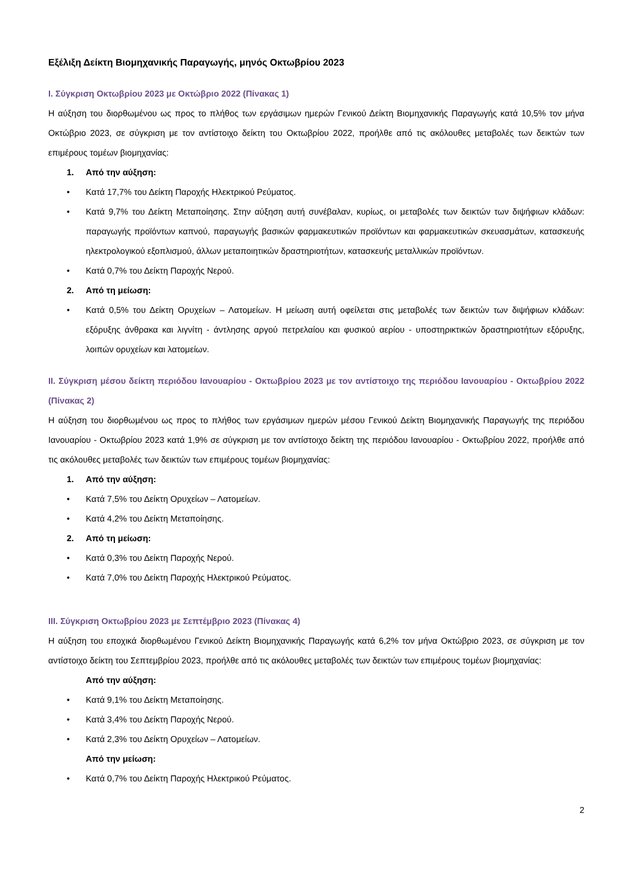Εξέλιξη Δείκτη Βιομηχανικής Παραγωγής, μηνός Οκτωβρίου 2023
Ι. Σύγκριση Οκτωβρίου 2023 με Οκτώβριο 2022 (Πίνακας 1)
Η αύξηση του διορθωμένου ως προς το πλήθος των εργάσιμων ημερών Γενικού Δείκτη Βιομηχανικής Παραγωγής κατά 10,5% τον μήνα Οκτώβριο 2023, σε σύγκριση με τον αντίστοιχο δείκτη του Οκτωβρίου 2022, προήλθε από τις ακόλουθες μεταβολές των δεικτών των επιμέρους τομέων βιομηχανίας:
1. Από την αύξηση:
• Κατά 17,7% του Δείκτη Παροχής Ηλεκτρικού Ρεύματος.
• Κατά 9,7% του Δείκτη Μεταποίησης. Στην αύξηση αυτή συνέβαλαν, κυρίως, οι μεταβολές των δεικτών των διψήφιων κλάδων: παραγωγής προϊόντων καπνού, παραγωγής βασικών φαρμακευτικών προϊόντων και φαρμακευτικών σκευασμάτων, κατασκευής ηλεκτρολογικού εξοπλισμού, άλλων μεταποιητικών δραστηριοτήτων, κατασκευής μεταλλικών προϊόντων.
• Κατά 0,7% του Δείκτη Παροχής Νερού.
2. Από τη μείωση:
• Κατά 0,5% του Δείκτη Ορυχείων – Λατομείων. Η μείωση αυτή οφείλεται στις μεταβολές των δεικτών των διψήφιων κλάδων: εξόρυξης άνθρακα και λιγνίτη - άντλησης αργού πετρελαίου και φυσικού αερίου - υποστηρικτικών δραστηριοτήτων εξόρυξης, λοιπών ορυχείων και λατομείων.
ΙΙ. Σύγκριση μέσου δείκτη περιόδου Ιανουαρίου - Οκτωβρίου 2023 με τον αντίστοιχο της περιόδου Ιανουαρίου - Οκτωβρίου 2022 (Πίνακας 2)
Η αύξηση του διορθωμένου ως προς το πλήθος των εργάσιμων ημερών μέσου Γενικού Δείκτη Βιομηχανικής Παραγωγής της περιόδου Ιανουαρίου - Οκτωβρίου 2023 κατά 1,9% σε σύγκριση με τον αντίστοιχο δείκτη της περιόδου Ιανουαρίου - Οκτωβρίου 2022, προήλθε από τις ακόλουθες μεταβολές των δεικτών των επιμέρους τομέων βιομηχανίας:
1. Από την αύξηση:
• Κατά 7,5% του Δείκτη Ορυχείων – Λατομείων.
• Κατά 4,2% του Δείκτη Μεταποίησης.
2. Από τη μείωση:
• Κατά 0,3% του Δείκτη Παροχής Νερού.
• Κατά 7,0% του Δείκτη Παροχής Ηλεκτρικού Ρεύματος.
ΙΙΙ. Σύγκριση Οκτωβρίου 2023 με Σεπτέμβριο 2023 (Πίνακας 4)
Η αύξηση του εποχικά διορθωμένου Γενικού Δείκτη Βιομηχανικής Παραγωγής κατά 6,2% τον μήνα Οκτώβριο 2023, σε σύγκριση με τον αντίστοιχο δείκτη του Σεπτεμβρίου 2023, προήλθε από τις ακόλουθες μεταβολές των δεικτών των επιμέρους τομέων βιομηχανίας:
Από την αύξηση:
• Κατά 9,1% του Δείκτη Μεταποίησης.
• Κατά 3,4% του Δείκτη Παροχής Νερού.
• Κατά 2,3% του Δείκτη Ορυχείων – Λατομείων.
Από την μείωση:
• Κατά 0,7% του Δείκτη Παροχής Ηλεκτρικού Ρεύματος.
2